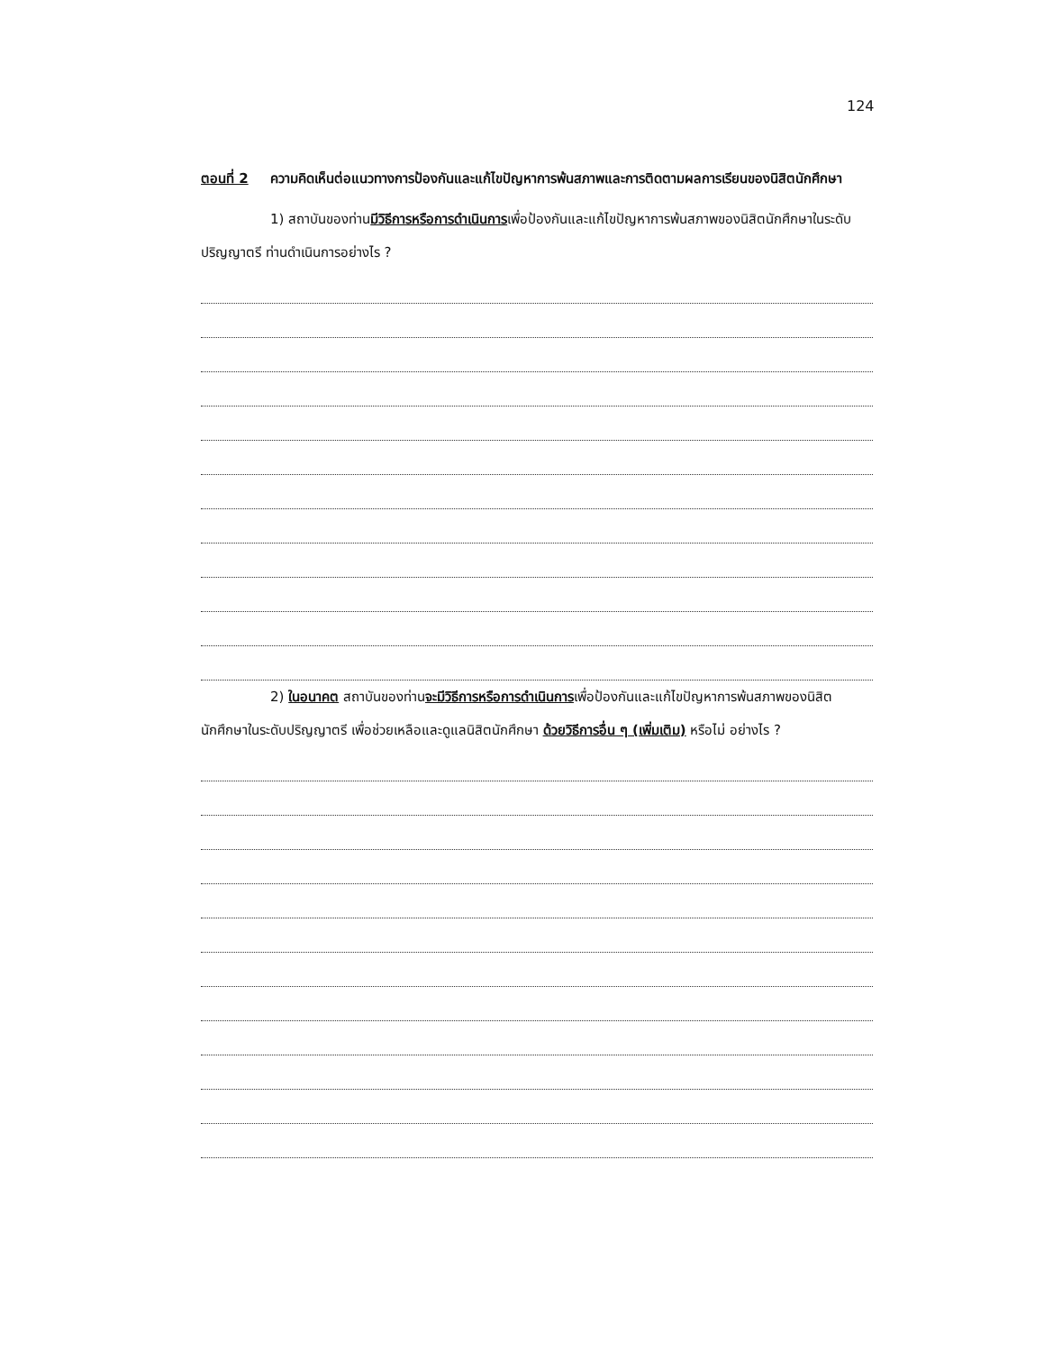124
ตอนที่ 2 ความคิดเห็นต่อแนวทางการป้องกันและแก้ไขปัญหาการพ้นสภาพและการติดตามผลการเรียนของนิสิตนักศึกษา
1) สถาบันของท่านมีวิธีการหรือการดำเนินการเพื่อป้องกันและแก้ไขปัญหาการพ้นสภาพของนิสิตนักศึกษาในระดับปริญญาตรี ท่านดำเนินการอย่างไร ?
2) ในอนาคต สถาบันของท่านจะมีวิธีการหรือการดำเนินการเพื่อป้องกันและแก้ไขปัญหาการพ้นสภาพของนิสิตนักศึกษาในระดับปริญญาตรี เพื่อช่วยเหลือและดูแลนิสิตนักศึกษา ด้วยวิธีการอื่น ๆ (เพิ่มเติม) หรือไม่ อย่างไร ?